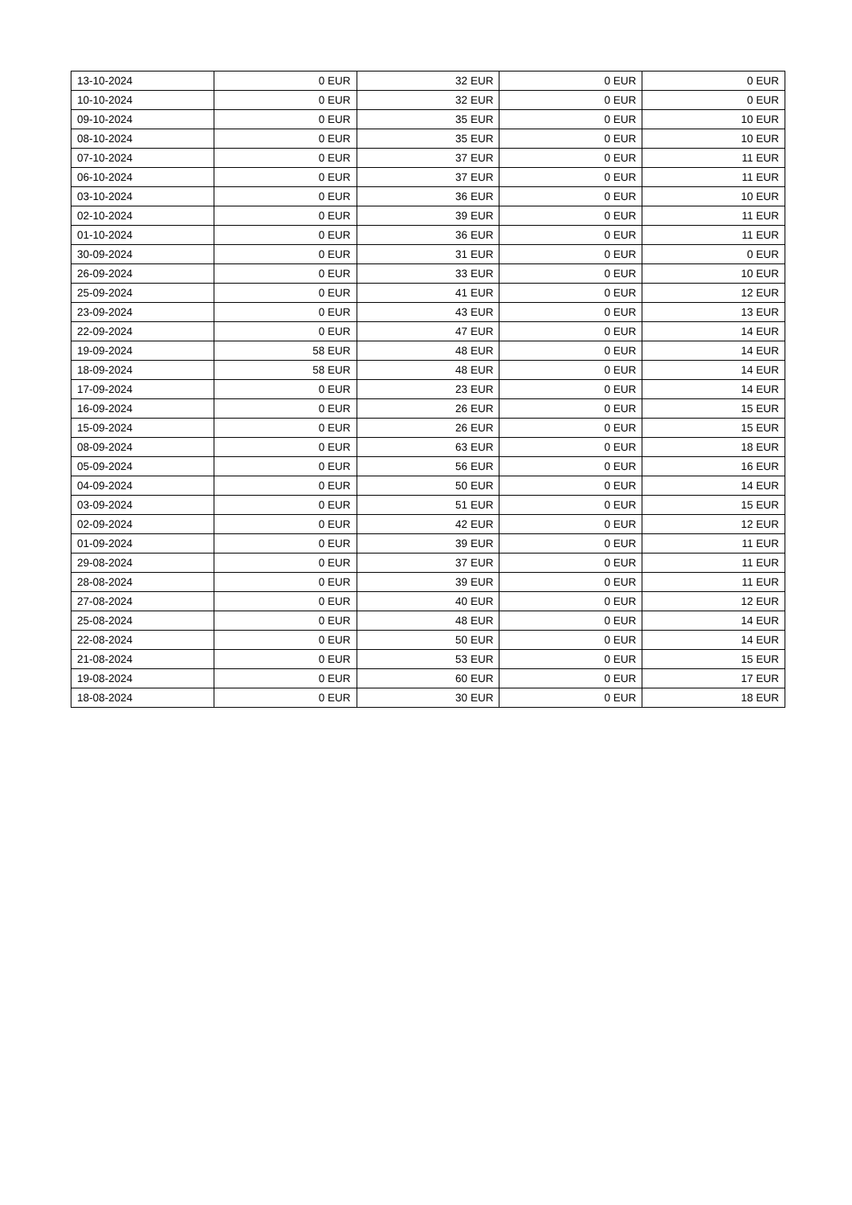| 13-10-2024 | 0 EUR | 32 EUR | 0 EUR | 0 EUR |
| 10-10-2024 | 0 EUR | 32 EUR | 0 EUR | 0 EUR |
| 09-10-2024 | 0 EUR | 35 EUR | 0 EUR | 10 EUR |
| 08-10-2024 | 0 EUR | 35 EUR | 0 EUR | 10 EUR |
| 07-10-2024 | 0 EUR | 37 EUR | 0 EUR | 11 EUR |
| 06-10-2024 | 0 EUR | 37 EUR | 0 EUR | 11 EUR |
| 03-10-2024 | 0 EUR | 36 EUR | 0 EUR | 10 EUR |
| 02-10-2024 | 0 EUR | 39 EUR | 0 EUR | 11 EUR |
| 01-10-2024 | 0 EUR | 36 EUR | 0 EUR | 11 EUR |
| 30-09-2024 | 0 EUR | 31 EUR | 0 EUR | 0 EUR |
| 26-09-2024 | 0 EUR | 33 EUR | 0 EUR | 10 EUR |
| 25-09-2024 | 0 EUR | 41 EUR | 0 EUR | 12 EUR |
| 23-09-2024 | 0 EUR | 43 EUR | 0 EUR | 13 EUR |
| 22-09-2024 | 0 EUR | 47 EUR | 0 EUR | 14 EUR |
| 19-09-2024 | 58 EUR | 48 EUR | 0 EUR | 14 EUR |
| 18-09-2024 | 58 EUR | 48 EUR | 0 EUR | 14 EUR |
| 17-09-2024 | 0 EUR | 23 EUR | 0 EUR | 14 EUR |
| 16-09-2024 | 0 EUR | 26 EUR | 0 EUR | 15 EUR |
| 15-09-2024 | 0 EUR | 26 EUR | 0 EUR | 15 EUR |
| 08-09-2024 | 0 EUR | 63 EUR | 0 EUR | 18 EUR |
| 05-09-2024 | 0 EUR | 56 EUR | 0 EUR | 16 EUR |
| 04-09-2024 | 0 EUR | 50 EUR | 0 EUR | 14 EUR |
| 03-09-2024 | 0 EUR | 51 EUR | 0 EUR | 15 EUR |
| 02-09-2024 | 0 EUR | 42 EUR | 0 EUR | 12 EUR |
| 01-09-2024 | 0 EUR | 39 EUR | 0 EUR | 11 EUR |
| 29-08-2024 | 0 EUR | 37 EUR | 0 EUR | 11 EUR |
| 28-08-2024 | 0 EUR | 39 EUR | 0 EUR | 11 EUR |
| 27-08-2024 | 0 EUR | 40 EUR | 0 EUR | 12 EUR |
| 25-08-2024 | 0 EUR | 48 EUR | 0 EUR | 14 EUR |
| 22-08-2024 | 0 EUR | 50 EUR | 0 EUR | 14 EUR |
| 21-08-2024 | 0 EUR | 53 EUR | 0 EUR | 15 EUR |
| 19-08-2024 | 0 EUR | 60 EUR | 0 EUR | 17 EUR |
| 18-08-2024 | 0 EUR | 30 EUR | 0 EUR | 18 EUR |